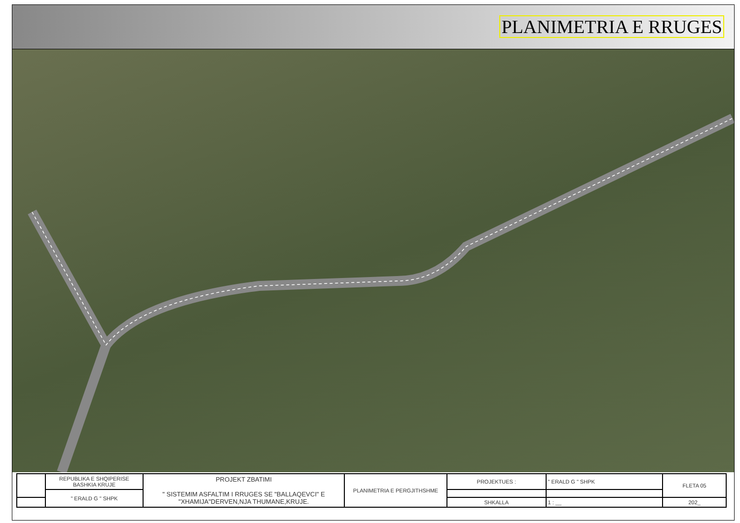PLANIMETRIA E RRUGES
| | REPUBLIKA E SHQIPERISE BASHKIA KRUJE | PROJEKT ZBATIMI " SISTEMIM ASFALTIM I RRUGES SE "BALLAQEVCI" E "XHAMIJA"DERVEN,NJA THUMANE,KRUJE. | PLANIMETRIA E PERGJITHSHME | PROJEKTUES : | " ERALD G " SHPK | FLETA 05 |
| | " ERALD G " SHPK | | | | | |
| | | | | SHKALLA | 1 : __ | 202_ |